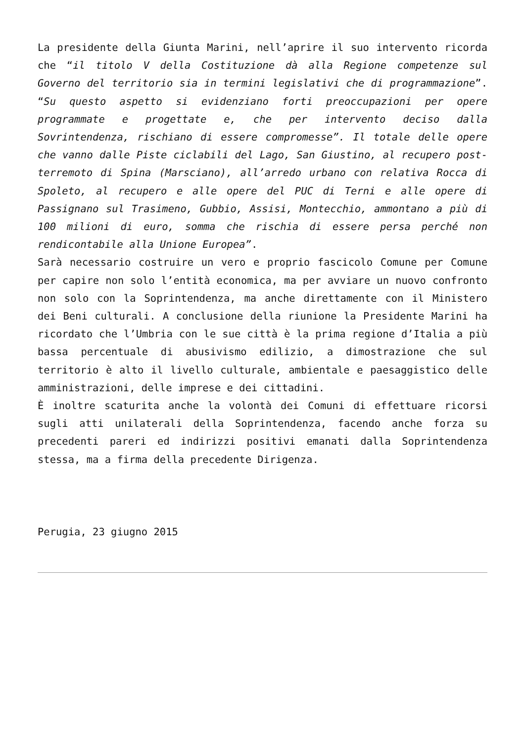La presidente della Giunta Marini, nell’aprire il suo intervento ricorda che “il titolo V della Costituzione dà alla Regione competenze sul Governo del territorio sia in termini legislativi che di programmazione”. “Su questo aspetto si evidenziano forti preoccupazioni per opere programmate e progettate e, che per intervento deciso dalla Sovrintendenza, rischiano di essere compromesse”. Il totale delle opere che vanno dalle Piste ciclabili del Lago, San Giustino, al recupero post-terremoto di Spina (Marsciano), all’arredo urbano con relativa Rocca di Spoleto, al recupero e alle opere del PUC di Terni e alle opere di Passignano sul Trasimeno, Gubbio, Assisi, Montecchio, ammontano a più di 100 milioni di euro, somma che rischia di essere persa perché non rendicontabile alla Unione Europea”.
Sarà necessario costruire un vero e proprio fascicolo Comune per Comune per capire non solo l’entità economica, ma per avviare un nuovo confronto non solo con la Soprintendenza, ma anche direttamente con il Ministero dei Beni culturali. A conclusione della riunione la Presidente Marini ha ricordato che l’Umbria con le sue città è la prima regione d’Italia a più bassa percentuale di abusivismo edilizio, a dimostrazione che sul territorio è alto il livello culturale, ambientale e paesaggistico delle amministrazioni, delle imprese e dei cittadini.
È inoltre scaturita anche la volontà dei Comuni di effettuare ricorsi sugli atti unilaterali della Soprintendenza, facendo anche forza su precedenti pareri ed indirizzi positivi emanati dalla Soprintendenza stessa, ma a firma della precedente Dirigenza.
Perugia, 23 giugno 2015